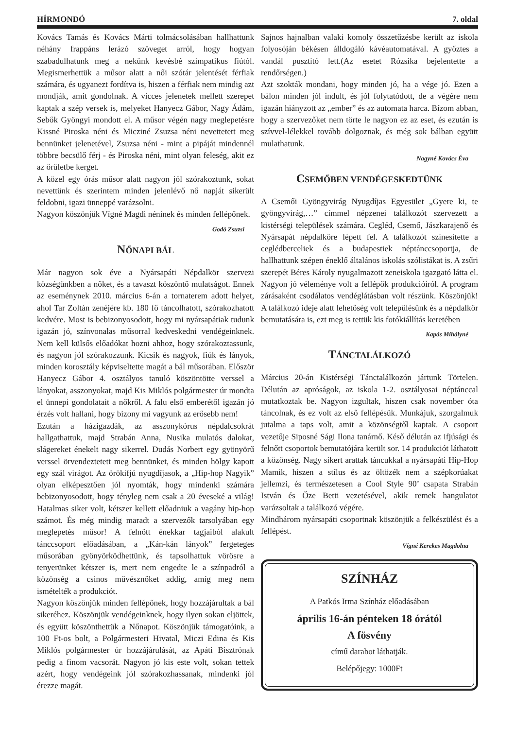HÍRMONDÓ 7. oldal
Kovács Tamás és Kovács Márti tolmácsolásában hallhattunk néhány frappáns lerázó szöveget arról, hogy hogyan szabadulhatunk meg a nekünk kevésbé szimpatikus fiútól. Megismerhettük a műsor alatt a női szótár jelentését férfiak számára, és ugyanezt fordítva is, hiszen a férfiak nem mindig azt mondják, amit gondolnak. A vicces jelenetek mellett szerepet kaptak a szép versek is, melyeket Hanyecz Gábor, Nagy Ádám, Sebők Gyöngyi mondott el. A műsor végén nagy meglepetésre Kissné Piroska néni és Micziné Zsuzsa néni nevettetett meg bennünket jelenetével, Zsuzsa néni - mint a pipáját mindennél többre becsülő férj - és Piroska néni, mint olyan feleség, akit ez az őrületbe kerget.
A közel egy órás műsor alatt nagyon jól szórakoztunk, sokat nevettünk és szerintem minden jelenlévő nő napját sikerült feldobni, igazi ünneppé varázsolni.
Nagyon köszönjük Vígné Magdi néninek és minden fellépőnek.
Godó Zsuzsi
NŐNAPI BÁL
Már nagyon sok éve a Nyársapáti Népdalkör szervezi községünkben a nőket, és a tavaszt köszöntő mulatságot. Ennek az eseménynek 2010. március 6-án a tornaterem adott helyet, ahol Tar Zoltán zenéjére kb. 180 fő táncolhatott, szórakozhatott kedvére. Most is bebizonyosodott, hogy mi nyársapátiak tudunk igazán jó, színvonalas műsorral kedveskedni vendégeinknek. Nem kell külsős előadókat hozni ahhoz, hogy szórakoztassunk, és nagyon jól szórakozzunk. Kicsik és nagyok, fiúk és lányok, minden korosztály képviseltette magát a bál műsorában. Először Hanyecz Gábor 4. osztályos tanuló köszöntötte verssel a lányokat, asszonyokat, majd Kis Miklós polgármester úr mondta el ünnepi gondolatait a nőkről. A falu első emberétől igazán jó érzés volt hallani, hogy bizony mi vagyunk az erősebb nem!
Ezután a házigazdák, az asszonykórus népdalcsokrát hallgathattuk, majd Strabán Anna, Nusika mulatós dalokat, slágereket énekelt nagy sikerrel. Dudás Norbert egy gyönyörű verssel örvendeztetett meg bennünket, és minden hölgy kapott egy szál virágot. Az örökifjú nyugdíjasok, a „Hip-hop Nagyik” olyan elképesztően jól nyomták, hogy mindenki számára bebizonyosodott, hogy tényleg nem csak a 20 éveseké a világ! Hatalmas siker volt, kétszer kellett előadniuk a vagány hip-hop számot. És még mindig maradt a szervezők tarsolyában egy meglepetés műsor! A felnőtt énekkar tagjaiból alakult tánccsoport előadásában, a „Kán-kán lányok” fergeteges műsorában gyönyörködhettünk, és tapsolhattuk vörösre a tenyerünket kétszer is, mert nem engedte le a színpadról a közönség a csinos művésznőket addig, amíg meg nem ismételték a produkciót.
Nagyon köszönjük minden fellépőnek, hogy hozzájárultak a bál sikeréhez. Köszönjük vendégeinknek, hogy ilyen sokan eljöttek, és együtt köszönthettük a Nőnapot. Köszönjük támogatóink, a 100 Ft-os bolt, a Polgármesteri Hivatal, Miczi Edina és Kis Miklós polgármester úr hozzájárulását, az Apáti Bisztrónak pedig a finom vacsorát. Nagyon jó kis este volt, sokan tettek azért, hogy vendégeink jól szórakozhassanak, mindenki jól érezze magát.
Sajnos hajnalban valaki komoly összetűzésbe került az iskola folyosóján békésen álldogáló kávéautomatával. A győztes a vandál pusztító lett.(Az esetet Rózsika bejelentette a rendőrségen.)
Azt szokták mondani, hogy minden jó, ha a vége jó. Ezen a bálon minden jól indult, és jól folytatódott, de a végére nem igazán hiányzott az „ember” és az automata harca. Bízom abban, hogy a szervezőket nem törte le nagyon ez az eset, és ezután is szívvel-lélekkel tovább dolgoznak, és még sok bálban együtt mulathatunk.
Nagyné Kovács Éva
CSEMŐBEN VENDÉGESKEDTÜNK
A Csemői Gyöngyvirág Nyugdíjas Egyesület „Gyere ki, te gyöngyvirág,…” címmel népzenei találkozót szervezett a kistérségi települések számára. Cegléd, Csemő, Jászkarajenő és Nyársapát népdalköre lépett fel. A találkozót színesítette a ceglédberceliek és a budapestiek néptánccsoportja, de hallhattunk szépen éneklő általános iskolás szólistákat is. A zsűri szerepét Béres Károly nyugalmazott zeneiskola igazgató látta el. Nagyon jó véleménye volt a fellépők produkcióiról. A program zárásaként csodálatos vendéglátásban volt részünk. Köszönjük! A találkozó ideje alatt lehetőség volt településünk és a népdalkör bemutatására is, ezt meg is tettük kis fotókiállítás keretében
Kapás Mihályné
TÁNCTALÁLKOZÓ
Március 20-án Kistérségi Tánctalálkozón jártunk Törtelen. Délután az apróságok, az iskola 1-2. osztályosai néptánccal mutatkoztak be. Nagyon izgultak, hiszen csak november óta táncolnak, és ez volt az első fellépésük. Munkájuk, szorgalmuk jutalma a taps volt, amit a közönségtől kaptak. A csoport vezetője Siposné Sági Ilona tanárnő. Késő délután az ifjúsági és felnőtt csoportok bemutatójára került sor. 14 produkciót láthatott a közönség. Nagy sikert arattak táncukkal a nyársapáti Hip-Hop Mamik, hiszen a stílus és az öltözék nem a szépkorúakat jellemzi, és természetesen a Cool Style 90’ csapata Strabán István és Őze Betti vezetésével, akik remek hangulatot varázsoltak a találkozó végére.
Mindhárom nyársapáti csoportnak köszönjük a felkészülést és a fellépést.
Vígné Kerekes Magdolna
SZÍNHÁZ
A Patkós Irma Színház előadásában
április 16-án pénteken 18 órától
A fösvény
című darabot láthatják.
Belépőjegy: 1000Ft